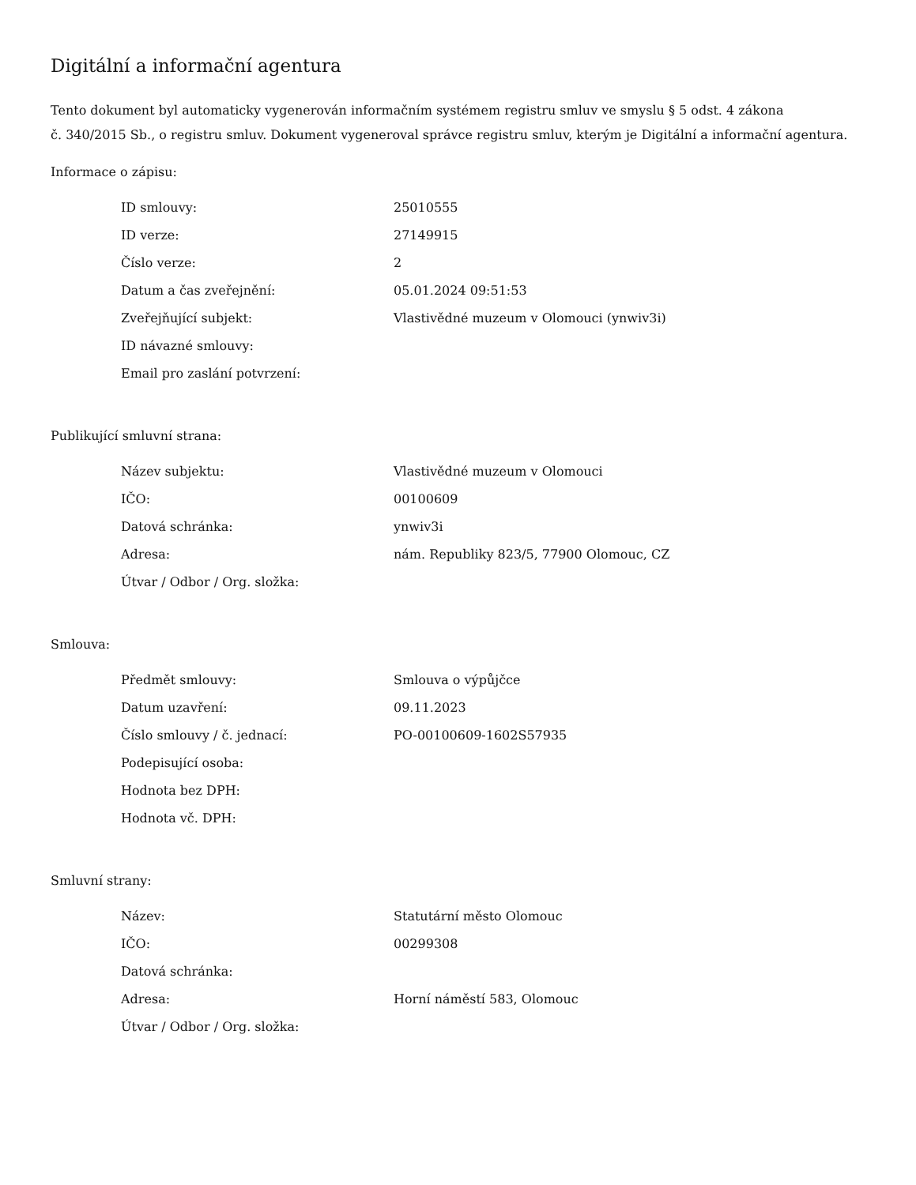Digitální a informační agentura
Tento dokument byl automaticky vygenerován informačním systémem registru smluv ve smyslu § 5 odst. 4 zákona
č. 340/2015 Sb., o registru smluv. Dokument vygeneroval správce registru smluv, kterým je Digitální a informační agentura.
Informace o zápisu:
| ID smlouvy: | 25010555 |
| ID verze: | 27149915 |
| Číslo verze: | 2 |
| Datum a čas zveřejnění: | 05.01.2024 09:51:53 |
| Zveřejňující subjekt: | Vlastivědné muzeum v Olomouci (ynwiv3i) |
| ID návazné smlouvy: | |
| Email pro zaslání potvrzení: | |
Publikující smluvní strana:
| Název subjektu: | Vlastivědné muzeum v Olomouci |
| IČO: | 00100609 |
| Datová schránka: | ynwiv3i |
| Adresa: | nám. Republiky 823/5, 77900 Olomouc, CZ |
| Útvar / Odbor / Org. složka: | |
Smlouva:
| Předmět smlouvy: | Smlouva o výpůjčce |
| Datum uzavření: | 09.11.2023 |
| Číslo smlouvy / č. jednací: | PO-00100609-1602S57935 |
| Podepisující osoba: | |
| Hodnota bez DPH: | |
| Hodnota vč. DPH: | |
Smluvní strany:
| Název: | Statutární město Olomouc |
| IČO: | 00299308 |
| Datová schránka: | |
| Adresa: | Horní náměstí 583, Olomouc |
| Útvar / Odbor / Org. složka: | |